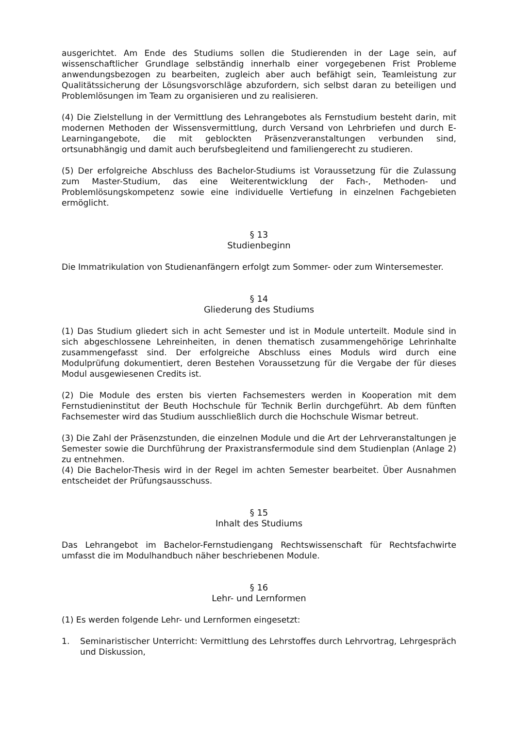ausgerichtet. Am Ende des Studiums sollen die Studierenden in der Lage sein, auf wissenschaftlicher Grundlage selbständig innerhalb einer vorgegebenen Frist Probleme anwendungsbezogen zu bearbeiten, zugleich aber auch befähigt sein, Teamleistung zur Qualitätssicherung der Lösungsvorschläge abzufordern, sich selbst daran zu beteiligen und Problemlösungen im Team zu organisieren und zu realisieren.
(4) Die Zielstellung in der Vermittlung des Lehrangebotes als Fernstudium besteht darin, mit modernen Methoden der Wissensvermittlung, durch Versand von Lehrbriefen und durch E-Learningangebote, die mit geblockten Präsenzveranstaltungen verbunden sind, ortsunabhängig und damit auch berufsbegleitend und familiengerecht zu studieren.
(5) Der erfolgreiche Abschluss des Bachelor-Studiums ist Voraussetzung für die Zulassung zum Master-Studium, das eine Weiterentwicklung der Fach-, Methoden- und Problemlösungskompetenz sowie eine individuelle Vertiefung in einzelnen Fachgebieten ermöglicht.
§ 13
Studienbeginn
Die Immatrikulation von Studienanfängern erfolgt zum Sommer- oder zum Wintersemester.
§ 14
Gliederung des Studiums
(1) Das Studium gliedert sich in acht Semester und ist in Module unterteilt. Module sind in sich abgeschlossene Lehreinheiten, in denen thematisch zusammengehörige Lehrinhalte zusammengefasst sind. Der erfolgreiche Abschluss eines Moduls wird durch eine Modulprüfung dokumentiert, deren Bestehen Voraussetzung für die Vergabe der für dieses Modul ausgewiesenen Credits ist.
(2) Die Module des ersten bis vierten Fachsemesters werden in Kooperation mit dem Fernstudieninstitut der Beuth Hochschule für Technik Berlin durchgeführt. Ab dem fünften Fachsemester wird das Studium ausschließlich durch die Hochschule Wismar betreut.
(3) Die Zahl der Präsenzstunden, die einzelnen Module und die Art der Lehrveranstaltungen je Semester sowie die Durchführung der Praxistransfermodule sind dem Studienplan (Anlage 2) zu entnehmen.
(4) Die Bachelor-Thesis wird in der Regel im achten Semester bearbeitet. Über Ausnahmen entscheidet der Prüfungsausschuss.
§ 15
Inhalt des Studiums
Das Lehrangebot im Bachelor-Fernstudiengang Rechtswissenschaft für Rechtsfachwirte umfasst die im Modulhandbuch näher beschriebenen Module.
§ 16
Lehr- und Lernformen
(1) Es werden folgende Lehr- und Lernformen eingesetzt:
1. Seminaristischer Unterricht: Vermittlung des Lehrstoffes durch Lehrvortrag, Lehrgespräch und Diskussion,